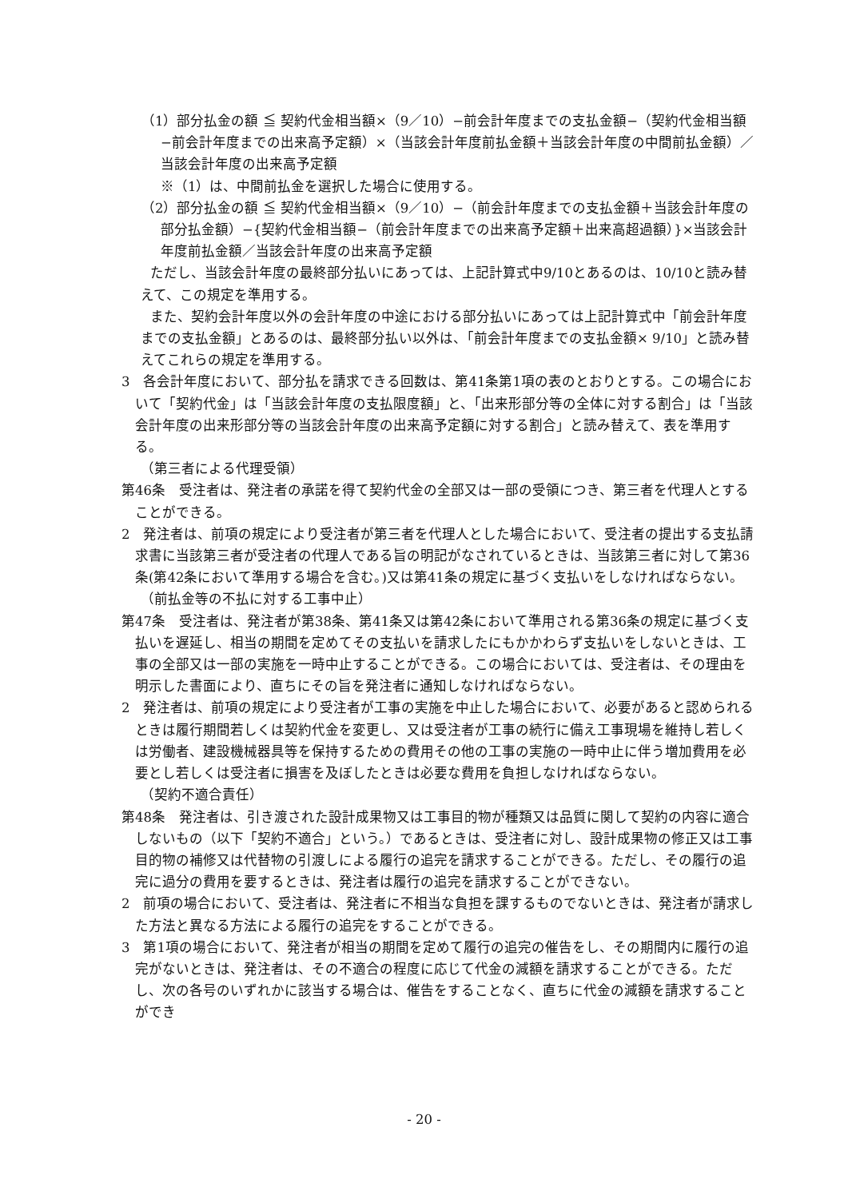（1）部分払金の額 ≦ 契約代金相当額×（9／10）−前会計年度までの支払金額−（契約代金相当額−前会計年度までの出来高予定額）×（当該会計年度前払金額＋当該会計年度の中間前払金額）／当該会計年度の出来高予定額
※（1）は、中間前払金を選択した場合に使用する。
（2）部分払金の額 ≦ 契約代金相当額×（9／10）−（前会計年度までの支払金額＋当該会計年度の部分払金額）−{契約代金相当額−（前会計年度までの出来高予定額＋出来高超過額）}×当該会計年度前払金額／当該会計年度の出来高予定額
ただし、当該会計年度の最終部分払いにあっては、上記計算式中9/10とあるのは、10/10と読み替えて、この規定を準用する。
また、契約会計年度以外の会計年度の中途における部分払いにあっては上記計算式中「前会計年度までの支払金額」とあるのは、最終部分払い以外は、「前会計年度までの支払金額× 9/10」と読み替えてこれらの規定を準用する。
3　各会計年度において、部分払を請求できる回数は、第41条第1項の表のとおりとする。この場合において「契約代金」は「当該会計年度の支払限度額」と、「出来形部分等の全体に対する割合」は「当該会計年度の出来形部分等の当該会計年度の出来高予定額に対する割合」と読み替えて、表を準用する。
（第三者による代理受領）
第46条　受注者は、発注者の承諾を得て契約代金の全部又は一部の受領につき、第三者を代理人とすることができる。
2　発注者は、前項の規定により受注者が第三者を代理人とした場合において、受注者の提出する支払請求書に当該第三者が受注者の代理人である旨の明記がなされているときは、当該第三者に対して第36条(第42条において準用する場合を含む。)又は第41条の規定に基づく支払いをしなければならない。
（前払金等の不払に対する工事中止）
第47条　受注者は、発注者が第38条、第41条又は第42条において準用される第36条の規定に基づく支払いを遅延し、相当の期間を定めてその支払いを請求したにもかかわらず支払いをしないときは、工事の全部又は一部の実施を一時中止することができる。この場合においては、受注者は、その理由を明示した書面により、直ちにその旨を発注者に通知しなければならない。
2　発注者は、前項の規定により受注者が工事の実施を中止した場合において、必要があると認められるときは履行期間若しくは契約代金を変更し、又は受注者が工事の続行に備え工事現場を維持し若しくは労働者、建設機械器具等を保持するための費用その他の工事の実施の一時中止に伴う増加費用を必要とし若しくは受注者に損害を及ぼしたときは必要な費用を負担しなければならない。
（契約不適合責任）
第48条　発注者は、引き渡された設計成果物又は工事目的物が種類又は品質に関して契約の内容に適合しないもの（以下「契約不適合」という。）であるときは、受注者に対し、設計成果物の修正又は工事目的物の補修又は代替物の引渡しによる履行の追完を請求することができる。ただし、その履行の追完に過分の費用を要するときは、発注者は履行の追完を請求することができない。
2　前項の場合において、受注者は、発注者に不相当な負担を課するものでないときは、発注者が請求した方法と異なる方法による履行の追完をすることができる。
3　第1項の場合において、発注者が相当の期間を定めて履行の追完の催告をし、その期間内に履行の追完がないときは、発注者は、その不適合の程度に応じて代金の減額を請求することができる。ただし、次の各号のいずれかに該当する場合は、催告をすることなく、直ちに代金の減額を請求することができ
- 20 -